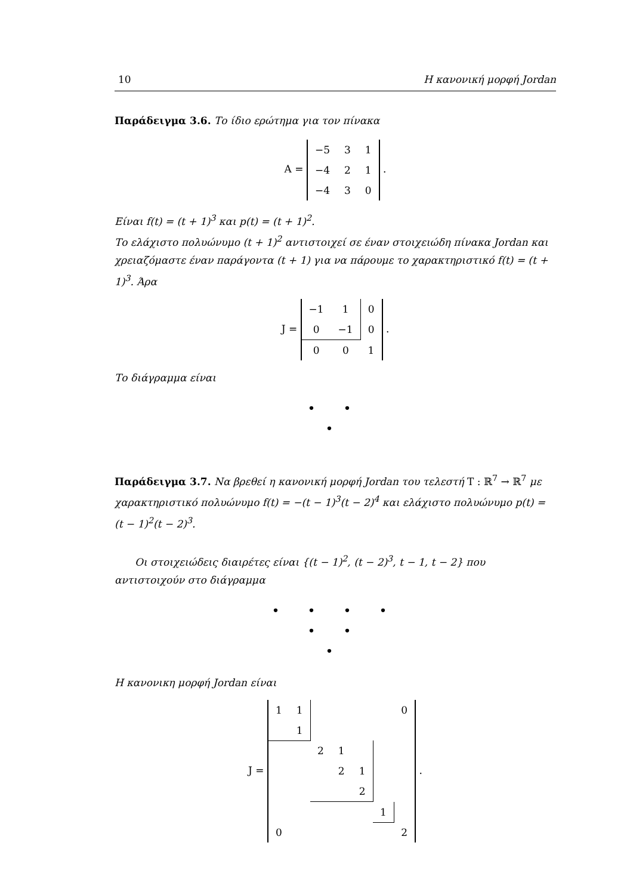10 Η κανονική μορφή Jordan
Παράδειγμα 3.6. Το ίδιο ερώτημα για τον πίνακα
A =
| −5 | 3 | 1 |
| −4 | 2 | 1 |
| −4 | 3 | 0 |
.
Είναι f(t) = (t + 1)<sup>3</sup> και p(t) = (t + 1)<sup>2</sup>.
Το ελάχιστο πολυώνυμο (t + 1)<sup>2</sup> αντιστοιχεί σε έναν στοιχειώδη πίνακα Jordan και χρειαζόμαστε έναν παράγοντα (t + 1) για να πάρουμε το χαρακτηριστικό f(t) = (t + 1)<sup>3</sup>. Άρα
J =
| −1 | 1 | 0 |
| 0 | −1 | 0 |
| 0 | 0 | 1 |
.
Το διάγραμμα είναι
• •
•
Παράδειγμα 3.7. Να βρεθεί η κανονική μορφή Jordan του τελεστή T : ℝ<sup>7</sup> → ℝ<sup>7</sup> με χαρακτηριστικό πολυώνυμο f(t) = −(t − 1)<sup>3</sup>(t − 2)<sup>4</sup> και ελάχιστο πολυώνυμο p(t) = (t − 1)<sup>2</sup>(t − 2)<sup>3</sup>.
Οι στοιχειώδεις διαιρέτες είναι {(t − 1)<sup>2</sup>, (t − 2)<sup>3</sup>, t − 1, t − 2} που αντιστοιχούν στο διάγραμμα
• • • •
• •
•
Η κανονικη μορφή Jordan είναι
J =
| 1 | 1 | | | | | 0 |
| | 1 | | | | | |
| | | 2 | 1 | | | |
| | | | 2 | 1 | | |
| | | | | 2 | | |
| | | | | | 1 | |
| 0 | | | | | | 2 |
.